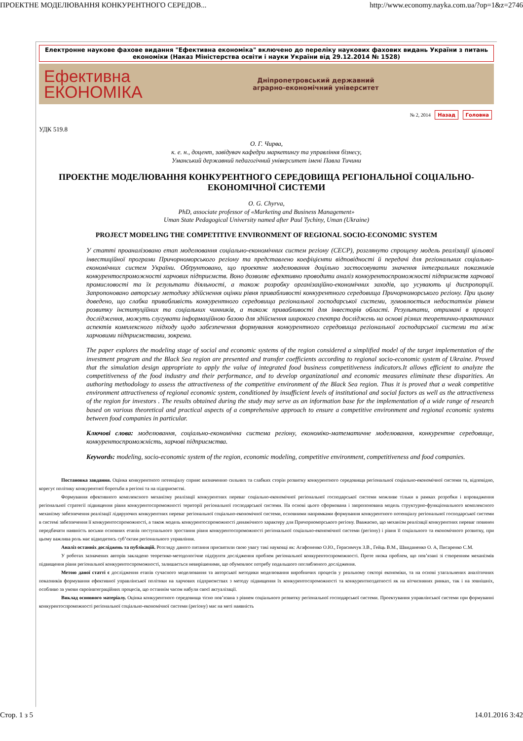ПРОЕКТНЕ МОДЕЛЮВАННЯ КОНКУРЕНТНОГО СЕРЕДОВ... http://www.economy.nayka.com.ua/?op=1&z=2746
Електронне наукове фахове видання "Ефективна економіка" включено до переліку наукових фахових видань України з питань економіки (Наказ Міністерства освіти і науки України від 29.12.2014 № 1528)
Ефективна
ЕКОНОМІКА
Дніпропетровський державний
аграрно-економічний університет
№ 2, 2014 Назад Головна
УДК 519.8
О. Г. Чирва,
к. е. н., доцент, завідувач кафедри маркетингу та управління бізнесу,
Уманський державний педагогічний університет імені Павла Тичини
ПРОЕКТНЕ МОДЕЛЮВАННЯ КОНКУРЕНТНОГО СЕРЕДОВИЩА РЕГІОНАЛЬНОЇ СОЦІАЛЬНО-ЕКОНОМІЧНОЇ СИСТЕМИ
O. G. Chyrva,
PhD, associate professor of «Marketing and Business Management»
Uman State Pedagogical University named after Paul Tychiny, Uman (Ukraine)
PROJECT MODELING THE COMPETITIVE ENVIRONMENT OF REGIONAL SOCIO-ECONOMIC SYSTEM
У статті проаналізовано етап моделювання соціально-економічних систем регіону (СЕСР), розглянуто спрощену модель реалізації цільової інвестиційної програми Причорноморського регіону та представлено коефіцієнти відповідності й передачі для регіональних соціально-економічних систем України. Обґрунтовано, що проектне моделювання доцільно застосовувати значення інтегральних показників конкурентоспроможності харчових підприємств. Воно дозволяє ефективно проводити аналіз конкурентоспроможності підприємств харчової промисловості та їх результати діяльності, а також розробку організаційно-економічних заходів, що усувають ці диспропорції. Запропоновано авторську методику здійснення оцінки рівня привабливості конкурентного середовища Причорноморського регіону. При цьому доведено, що слабка привабливість конкурентного середовища регіональної господарської системи, зумовлюється недостатнім рівнем розвитку інституційних та соціальних чинників, а також привабливості для інвесторів області. Результати, отримані в процесі дослідження, можуть слугувати інформаційною базою для здійснення широкого спектра досліджень на основі різних теоретично-практичних аспектів комплексного підходу щодо забезпечення формування конкурентного середовища регіональної господарської системи та між харчовими підприємствами, зокрема.
The paper explores the modeling stage of social and economic systems of the region considered a simplified model of the target implementation of the investment program and the Black Sea region are presented and transfer coefficients according to regional socio-economic system of Ukraine. Proved that the simulation design appropriate to apply the value of integrated food business competitiveness indicators.It allows efficient to analyze the competitiveness of the food industry and their performance, and to develop organizational and economic measures eliminate these disparities. An authoring methodology to assess the attractiveness of the competitive environment of the Black Sea region. Thus it is proved that a weak competitive environment attractiveness of regional economic system, conditioned by insufficient levels of institutional and social factors as well as the attractiveness of the region for investors . The results obtained during the study may serve as an information base for the implementation of a wide range of research based on various theoretical and practical aspects of a comprehensive approach to ensure a competitive environment and regional economic systems between food companies in particular.
Ключові слова: моделювання, соціально-економічна система регіону, економіко-математичне моделювання, конкурентне середовище, конкурентоспроможність, харчові підприємства.
Keywords: modeling, socio-economic system of the region, economic modeling, competitive environment, competitiveness and food companies.
Постановка завдання. Оцінка конкурентного потенціалу сприяє визначенню сильних та слабких сторін розвитку конкурентного середовища регіональної соціально-економічної системи та, відповідно, корегує політику конкурентної боротьби в регіоні та на підприємстві.
Формування ефективного комплексного механізму реалізації конкурентних переваг соціально-економічної регіональної господарської системи можливе тільки в рамках розробки і впровадження регіональної стратегії підвищення рівня конкурентоспроможності території регіональної господарської системи. На основі цього сформована і запропонована модель структурно-функціонального комплексного механізму забезпечення реалізації лідируючих конкурентних переваг регіональної соціально-економічної системи, основними напрямками формування конкурентного потенціалу регіональної господарської системи в системі забезпечення її конкурентоспроможності, а також модель конкурентоспроможності динамічного характеру для Причорноморського регіону. Вважаємо, що механізм реалізації конкурентних переваг повинен передбачати наявність восьми основних етапів поступального зростання рівня конкурентоспроможності регіональної соціально-економічної системи (регіону) і рівня її соціального та економічного розвитку, при цьому важлива роль має відводитись суб’єктам регіонального управління.
Аналіз останніх досліджень та публікацій. Розгляду даного питання присвятили свою увагу такі науковці як: Агафоненко О.Ю., Герасимчук З.В., Гейць В.М., Швиданенко О. А, Писаренко С.М.
У роботах зазначених авторів закладено теоретико-методологічне підґрунтя дослідження проблем регіональної конкурентоспроможності. Проте низка проблем, що пов’язані зі створенням механізмів підвищення рівня регіональної конкурентоспроможності, залишається невирішеними, що обумовлює потребу подальшого поглибленого дослідження.
Метою даної статті є дослідження етапів сучасного моделювання та авторської методики моделювання виробничих процесів у реальному секторі економіки, та на основі узагальнених аналітичних показників формування ефективної управлінської політики на харчових підприємствах з методу підвищення їх конкурентоспроможності та конкурентноздатності як на вітчизняних ринках, так і на зовнішніх, особливо за умови євроінвтеграційних процесів, що останнім часом набули своєї актуалізації.
Виклад основного матеріалу. Оцінка конкурентного середовища тісно пов’язана з рівнем соціального розвитку регіональної господарської системи. Проектування управлінської системи при формуванні конкурентоспроможності регіональної соціально-економічної системи (регіону) має на меті наявність
Стор. 1 з 5 14.01.2016 3:42